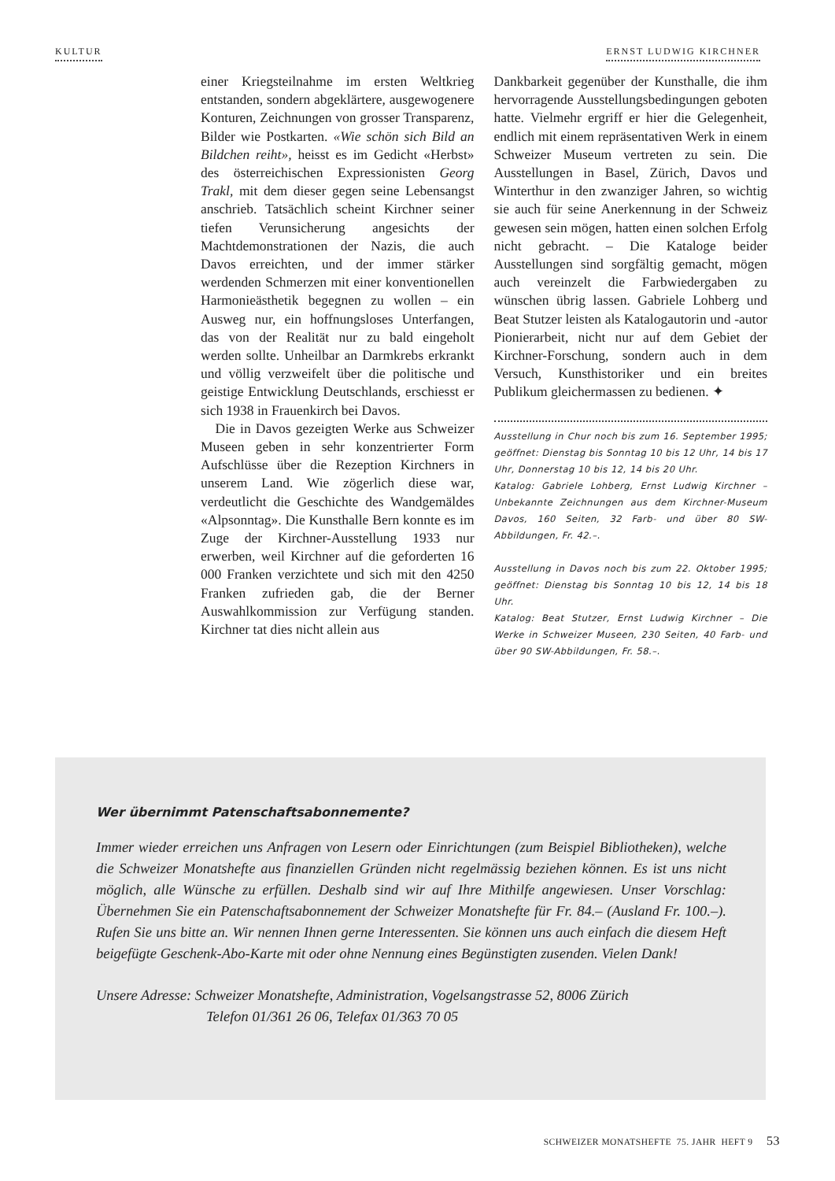KULTUR ERNST LUDWIG KIRCHNER
einer Kriegsteilnahme im ersten Weltkrieg entstanden, sondern abgeklärtere, ausgewogenere Konturen, Zeichnungen von grosser Transparenz, Bilder wie Postkarten. «Wie schön sich Bild an Bildchen reiht», heisst es im Gedicht «Herbst» des österreichischen Expressionisten Georg Trakl, mit dem dieser gegen seine Lebensangst anschrieb. Tatsächlich scheint Kirchner seiner tiefen Verunsicherung angesichts der Machtdemonstrationen der Nazis, die auch Davos erreichten, und der immer stärker werdenden Schmerzen mit einer konventionellen Harmonieästhetik begegnen zu wollen – ein Ausweg nur, ein hoffnungsloses Unterfangen, das von der Realität nur zu bald eingeholt werden sollte. Unheilbar an Darmkrebs erkrankt und völlig verzweifelt über die politische und geistige Entwicklung Deutschlands, erschiesst er sich 1938 in Frauenkirch bei Davos.
Die in Davos gezeigten Werke aus Schweizer Museen geben in sehr konzentrierter Form Aufschlüsse über die Rezeption Kirchners in unserem Land. Wie zögerlich diese war, verdeutlicht die Geschichte des Wandgemäldes «Alpsonntag». Die Kunsthalle Bern konnte es im Zuge der Kirchner-Ausstellung 1933 nur erwerben, weil Kirchner auf die geforderten 16 000 Franken verzichtete und sich mit den 4250 Franken zufrieden gab, die der Berner Auswahlkommission zur Verfügung standen. Kirchner tat dies nicht allein aus
Dankbarkeit gegenüber der Kunsthalle, die ihm hervorragende Ausstellungsbedingungen geboten hatte. Vielmehr ergriff er hier die Gelegenheit, endlich mit einem repräsentativen Werk in einem Schweizer Museum vertreten zu sein. Die Ausstellungen in Basel, Zürich, Davos und Winterthur in den zwanziger Jahren, so wichtig sie auch für seine Anerkennung in der Schweiz gewesen sein mögen, hatten einen solchen Erfolg nicht gebracht. – Die Kataloge beider Ausstellungen sind sorgfältig gemacht, mögen auch vereinzelt die Farbwiedergaben zu wünschen übrig lassen. Gabriele Lohberg und Beat Stutzer leisten als Katalogautorin und -autor Pionierarbeit, nicht nur auf dem Gebiet der Kirchner-Forschung, sondern auch in dem Versuch, Kunsthistoriker und ein breites Publikum gleichermassen zu bedienen. ✦
Ausstellung in Chur noch bis zum 16. September 1995; geöffnet: Dienstag bis Sonntag 10 bis 12 Uhr, 14 bis 17 Uhr, Donnerstag 10 bis 12, 14 bis 20 Uhr.
Katalog: Gabriele Lohberg, Ernst Ludwig Kirchner – Unbekannte Zeichnungen aus dem Kirchner-Museum Davos, 160 Seiten, 32 Farb- und über 80 SW-Abbildungen, Fr. 42.–.
Ausstellung in Davos noch bis zum 22. Oktober 1995; geöffnet: Dienstag bis Sonntag 10 bis 12, 14 bis 18 Uhr.
Katalog: Beat Stutzer, Ernst Ludwig Kirchner – Die Werke in Schweizer Museen, 230 Seiten, 40 Farb- und über 90 SW-Abbildungen, Fr. 58.–.
Wer übernimmt Patenschaftsabonnemente?
Immer wieder erreichen uns Anfragen von Lesern oder Einrichtungen (zum Beispiel Bibliotheken), welche die Schweizer Monatshefte aus finanziellen Gründen nicht regelmässig beziehen können. Es ist uns nicht möglich, alle Wünsche zu erfüllen. Deshalb sind wir auf Ihre Mithilfe angewiesen. Unser Vorschlag: Übernehmen Sie ein Patenschaftsabonnement der Schweizer Monatshefte für Fr. 84.– (Ausland Fr. 100.–). Rufen Sie uns bitte an. Wir nennen Ihnen gerne Interessenten. Sie können uns auch einfach die diesem Heft beigefügte Geschenk-Abo-Karte mit oder ohne Nennung eines Begünstigten zusenden. Vielen Dank!
Unsere Adresse: Schweizer Monatshefte, Administration, Vogelsangstrasse 52, 8006 Zürich
Telefon 01/361 26 06, Telefax 01/363 70 05
SCHWEIZER MONATSHEFTE 75. JAHR HEFT 9 53